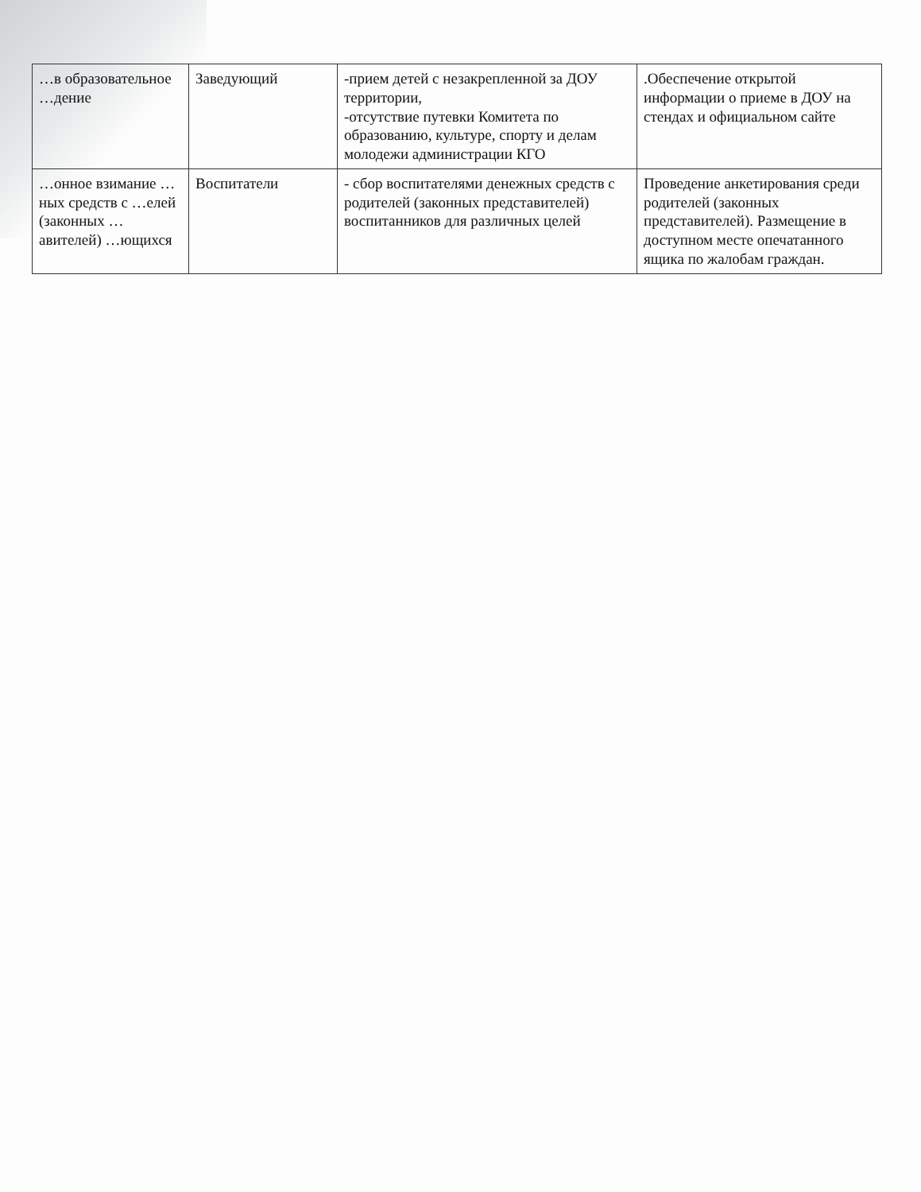| …в образовательное …дение | Заведующий | -прием детей с незакрепленной за ДОУ территории, -отсутствие путевки Комитета по образованию, культуре, спорту и делам молодежи администрации КГО | .Обеспечение открытой информации о приеме в ДОУ на стендах и официальном сайте |
| …онное взимание …ных средств с …елей (законных …авителей) …ющихся | Воспитатели | - сбор воспитателями денежных средств с родителей (законных представителей) воспитанников для различных целей | Проведение анкетирования среди родителей (законных представителей). Размещение в доступном месте опечатанного ящика по жалобам граждан. |